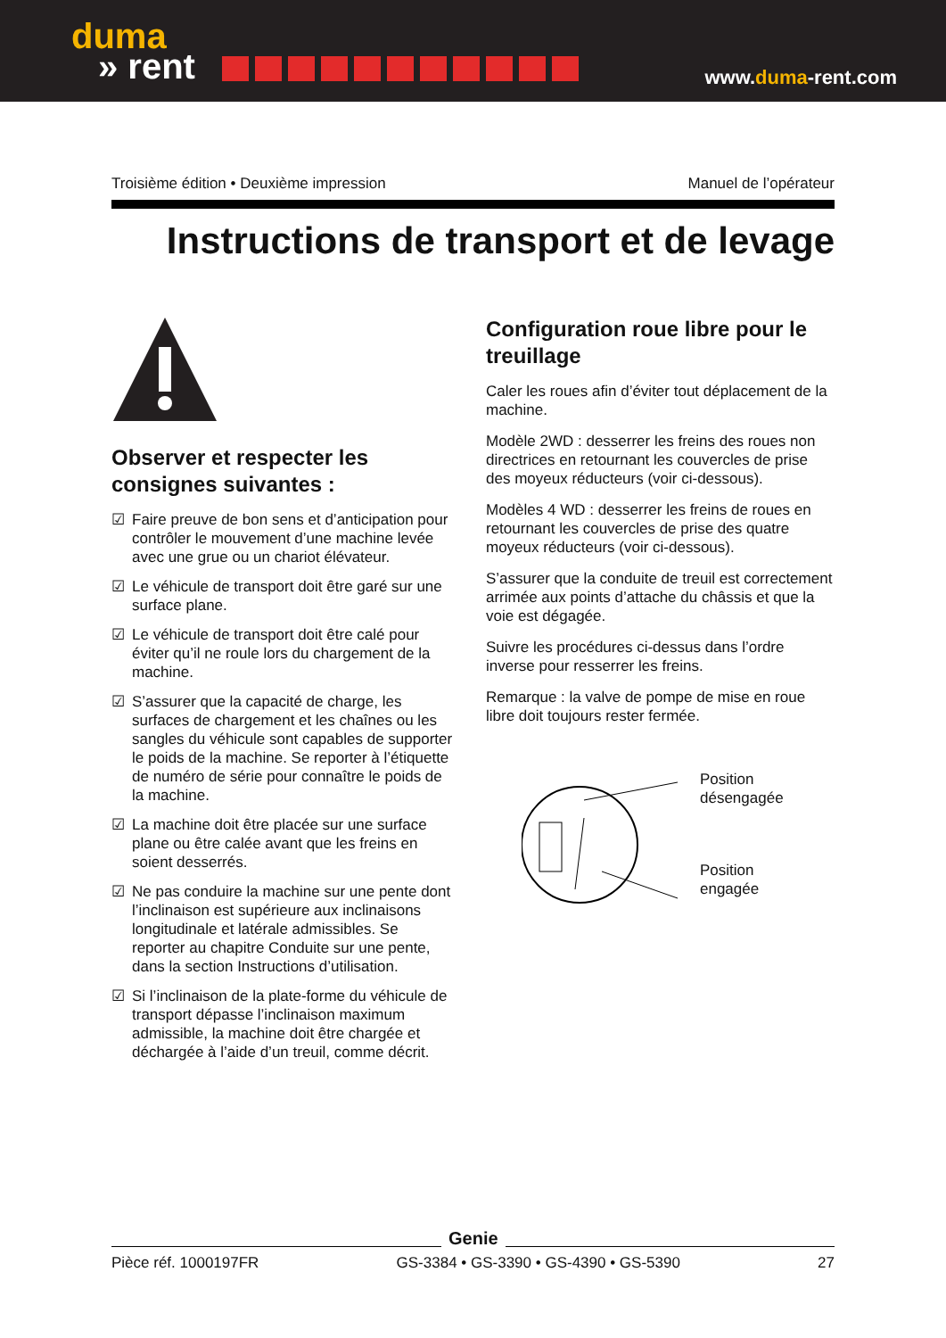duma
» rent
www.duma-rent.com
Troisième édition • Deuxième impression Manuel de l’opérateur
Instructions de transport et de levage
Observer et respecter les consignes suivantes :
☑ Faire preuve de bon sens et d’anticipation pour contrôler le mouvement d’une machine levée avec une grue ou un chariot élévateur.
☑ Le véhicule de transport doit être garé sur une surface plane.
☑ Le véhicule de transport doit être calé pour éviter qu’il ne roule lors du chargement de la machine.
☑ S’assurer que la capacité de charge, les surfaces de chargement et les chaînes ou les sangles du véhicule sont capables de supporter le poids de la machine. Se reporter à l’étiquette de numéro de série pour connaître le poids de la machine.
☑ La machine doit être placée sur une surface plane ou être calée avant que les freins en soient desserrés.
☑ Ne pas conduire la machine sur une pente dont l’inclinaison est supérieure aux inclinaisons longitudinale et latérale admissibles. Se reporter au chapitre Conduite sur une pente, dans la section Instructions d’utilisation.
☑ Si l’inclinaison de la plate-forme du véhicule de transport dépasse l’inclinaison maximum admissible, la machine doit être chargée et déchargée à l’aide d’un treuil, comme décrit.
Configuration roue libre pour le treuillage
Caler les roues afin d’éviter tout déplacement de la machine.
Modèle 2WD : desserrer les freins des roues non directrices en retournant les couvercles de prise des moyeux réducteurs (voir ci-dessous).
Modèles 4 WD : desserrer les freins de roues en retournant les couvercles de prise des quatre moyeux réducteurs (voir ci-dessous).
S’assurer que la conduite de treuil est correctement arrimée aux points d’attache du châssis et que la voie est dégagée.
Suivre les procédures ci-dessus dans l’ordre inverse pour resserrer les freins.
Remarque : la valve de pompe de mise en roue libre doit toujours rester fermée.
Position
désengagée
Position
engagée
Genie
Pièce réf. 1000197FR GS-3384 • GS-3390 • GS-4390 • GS-5390 27